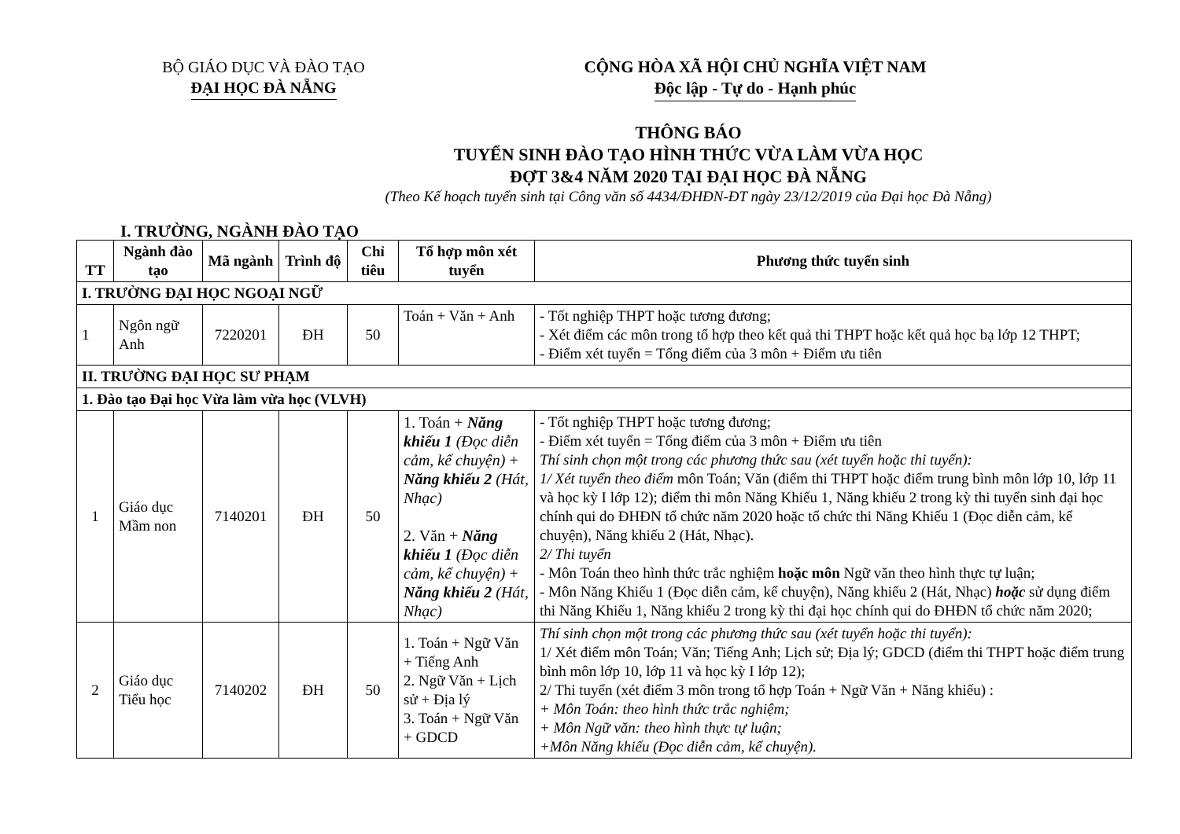BỘ GIÁO DỤC VÀ ĐÀO TẠO
ĐẠI HỌC ĐÀ NẴNG
CỘNG HÒA XÃ HỘI CHỦ NGHĨA VIỆT NAM
Độc lập - Tự do - Hạnh phúc
THÔNG BÁO
TUYỂN SINH ĐÀO TẠO HÌNH THỨC VỪA LÀM VỪA HỌC
ĐỢT 3&4 NĂM 2020 TẠI ĐẠI HỌC ĐÀ NẴNG
(Theo Kế hoạch tuyển sinh tại Công văn số 4434/ĐHĐN-ĐT ngày 23/12/2019 của Đại học Đà Nẵng)
I. TRƯỜNG, NGÀNH ĐÀO TẠO
| TT | Ngành đào tạo | Mã ngành | Trình độ | Chỉ tiêu | Tổ hợp môn xét tuyển | Phương thức tuyển sinh |
| --- | --- | --- | --- | --- | --- | --- |
| I. TRƯỜNG ĐẠI HỌC NGOẠI NGỮ | | | | | | |
| 1 | Ngôn ngữ Anh | 7220201 | ĐH | 50 | Toán + Văn + Anh | - Tốt nghiệp THPT hoặc tương đương; - Xét điểm các môn trong tổ hợp theo kết quả thi THPT hoặc kết quả học bạ lớp 12 THPT; - Điểm xét tuyển = Tổng điểm của 3 môn + Điểm ưu tiên |
| II. TRƯỜNG ĐẠI HỌC SƯ PHẠM | | | | | | |
| 1. Đào tạo Đại học Vừa làm vừa học (VLVH) | | | | | | |
| 1 | Giáo dục Mầm non | 7140201 | ĐH | 50 | 1. Toán + Năng khiếu 1 (Đọc diễn cảm, kể chuyện) + Năng khiếu 2 (Hát, Nhạc) 2. Văn + Năng khiếu 1 (Đọc diễn cảm, kể chuyện) + Năng khiếu 2 (Hát, Nhạc) | - Tốt nghiệp THPT hoặc tương đương; - Điểm xét tuyển = Tổng điểm của 3 môn + Điểm ưu tiên Thí sinh chọn một trong các phương thức sau (xét tuyển hoặc thi tuyển): 1/ Xét tuyển theo điểm môn Toán; Văn (điểm thi THPT hoặc điểm trung bình môn lớp 10, lớp 11 và học kỳ I lớp 12); điểm thi môn Năng Khiếu 1, Năng khiếu 2 trong kỳ thi tuyển sinh đại học chính qui do ĐHĐN tổ chức năm 2020 hoặc tổ chức thi Năng Khiếu 1 (Đọc diễn cảm, kể chuyện), Năng khiếu 2 (Hát, Nhạc). 2/ Thi tuyển - Môn Toán theo hình thức trắc nghiệm hoặc môn Ngữ văn theo hình thực tự luận; - Môn Năng Khiếu 1 (Đọc diễn cảm, kể chuyện), Năng khiếu 2 (Hát, Nhạc) hoặc sử dụng điểm thi Năng Khiếu 1, Năng khiếu 2 trong kỳ thi đại học chính qui do ĐHĐN tổ chức năm 2020; |
| 2 | Giáo dục Tiểu học | 7140202 | ĐH | 50 | 1. Toán + Ngữ Văn + Tiếng Anh 2. Ngữ Văn + Lịch sử + Địa lý 3. Toán + Ngữ Văn + GDCD | Thí sinh chọn một trong các phương thức sau (xét tuyển hoặc thi tuyển): 1/ Xét điểm môn Toán; Văn; Tiếng Anh; Lịch sử; Địa lý; GDCD (điểm thi THPT hoặc điểm trung bình môn lớp 10, lớp 11 và học kỳ I lớp 12); 2/ Thi tuyển (xét điểm 3 môn trong tổ hợp Toán + Ngữ Văn + Năng khiếu) : + Môn Toán: theo hình thức trắc nghiệm; + Môn Ngữ văn: theo hình thực tự luận; +Môn Năng khiếu (Đọc diễn cảm, kể chuyện). |